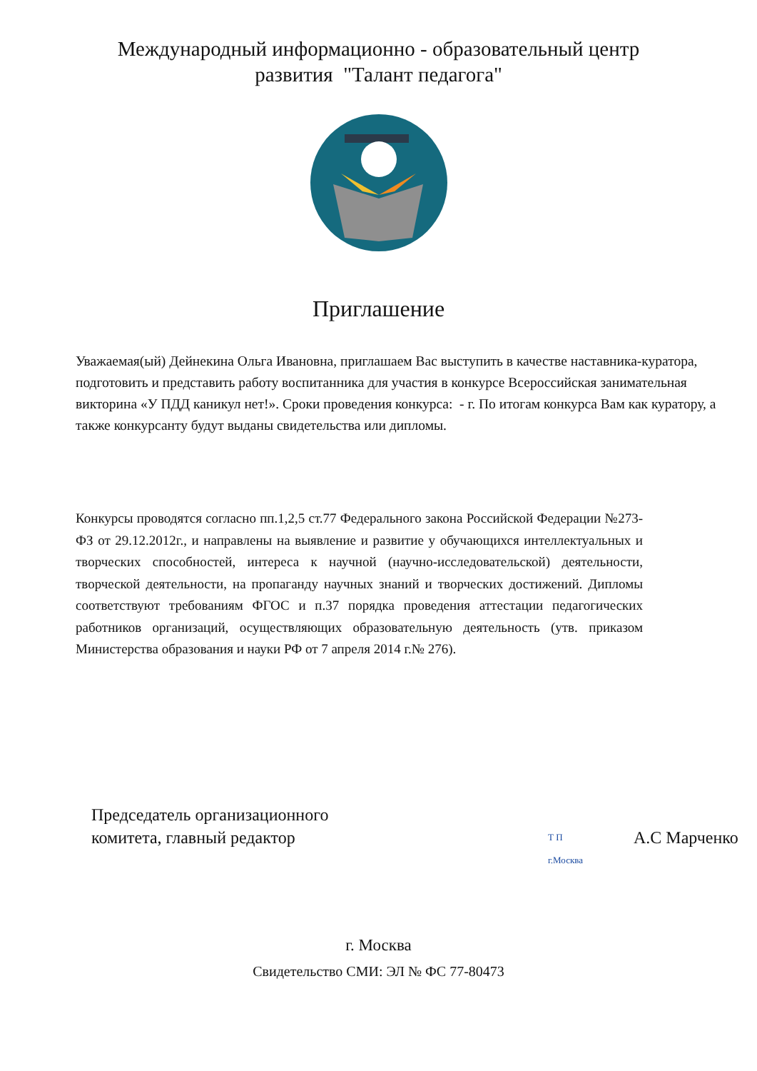Международный информационно - образовательный центр
развития "Талант педагога"
Приглашение
Уважаемая(ый) Дейнекина Ольга Ивановна, приглашаем Вас выступить в качестве наставника-куратора, подготовить и представить работу воспитанника для участия в конкурсе Всероссийская занимательная викторина «У ПДД каникул нет!». Сроки проведения конкурса: - г. По итогам конкурса Вам как куратору, а также конкурсанту будут выданы свидетельства или дипломы.
Конкурсы проводятся согласно пп.1,2,5 ст.77 Федерального закона Российской Федерации №273-ФЗ от 29.12.2012г., и направлены на выявление и развитие у обучающихся интеллектуальных и творческих способностей, интереса к научной (научно-исследовательской) деятельности, творческой деятельности, на пропаганду научных знаний и творческих достижений. Дипломы соответствуют требованиям ФГОС и п.37 порядка проведения аттестации педагогических работников организаций, осуществляющих образовательную деятельность (утв. приказом Министерства образования и науки РФ от 7 апреля 2014 г.№ 276).
Председатель организационного
комитета, главный редактор
Т П
г.Москва
А.С Марченко
г. Москва
Свидетельство СМИ: ЭЛ № ФС 77-80473